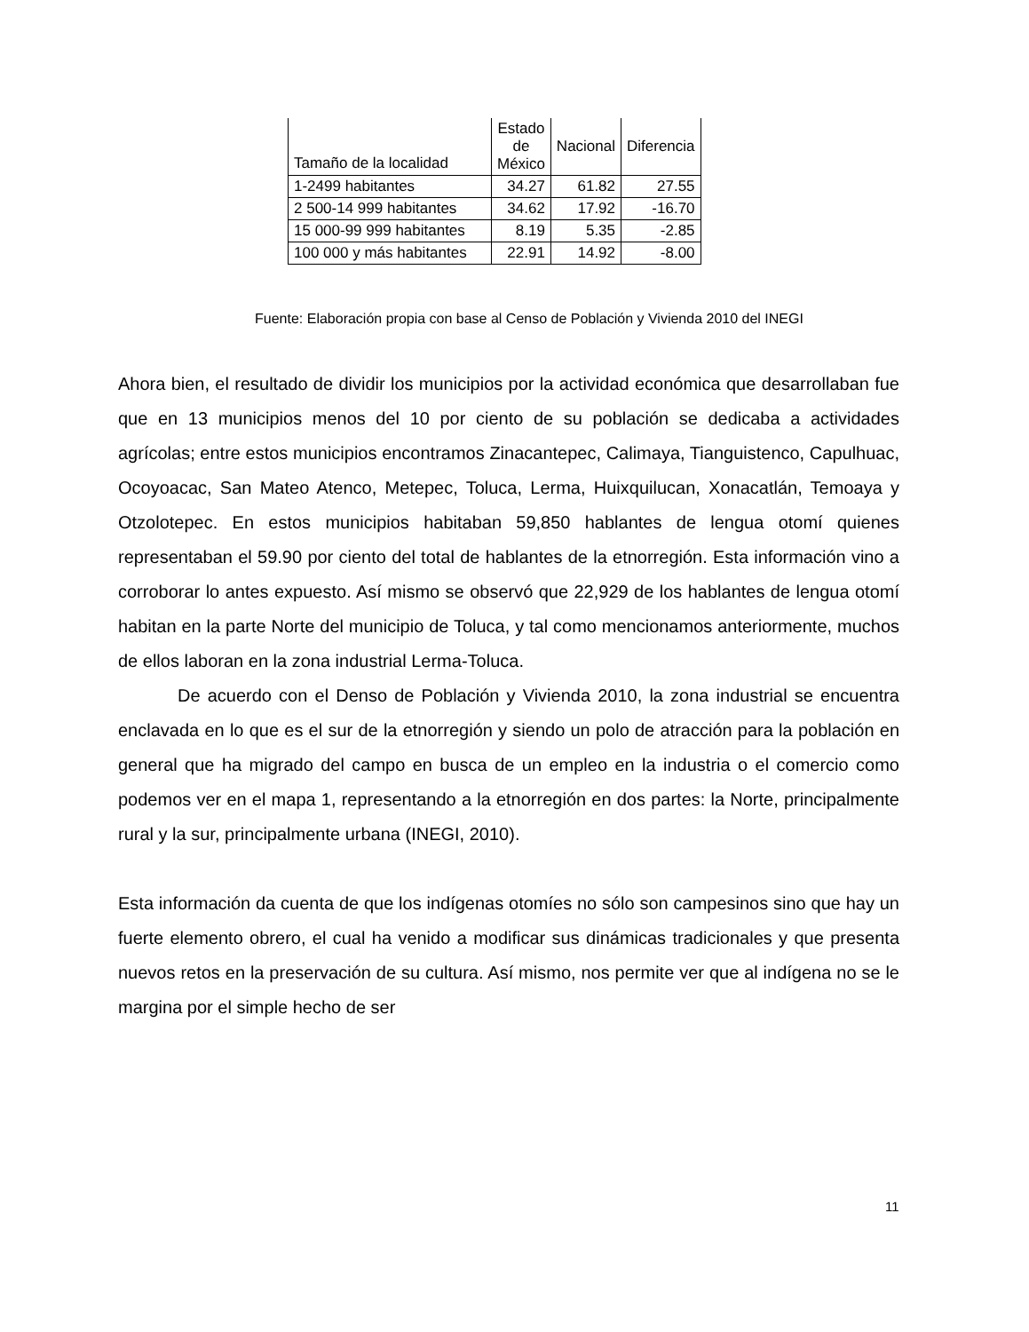| Tamaño de la localidad | Estado de México | Nacional | Diferencia |
| --- | --- | --- | --- |
| 1-2499 habitantes | 34.27 | 61.82 | 27.55 |
| 2 500-14 999 habitantes | 34.62 | 17.92 | -16.70 |
| 15 000-99 999 habitantes | 8.19 | 5.35 | -2.85 |
| 100 000 y más habitantes | 22.91 | 14.92 | -8.00 |
Fuente: Elaboración propia con base al Censo de Población y Vivienda 2010 del INEGI
Ahora bien, el resultado de dividir los municipios por la actividad económica que desarrollaban fue que en 13 municipios menos del 10 por ciento de su población se dedicaba a actividades agrícolas; entre estos municipios encontramos Zinacantepec, Calimaya, Tianguistenco, Capulhuac, Ocoyoacac, San Mateo Atenco, Metepec, Toluca, Lerma, Huixquilucan, Xonacatlán, Temoaya y Otzolotepec. En estos municipios habitaban 59,850 hablantes de lengua otomí quienes representaban el 59.90 por ciento del total de hablantes de la etnorregión. Esta información vino a corroborar lo antes expuesto. Así mismo se observó que 22,929 de los hablantes de lengua otomí habitan en la parte Norte del municipio de Toluca, y tal como mencionamos anteriormente, muchos de ellos laboran en la zona industrial Lerma-Toluca.
De acuerdo con el Denso de Población y Vivienda 2010, la zona industrial se encuentra enclavada en lo que es el sur de la etnorregión y siendo un polo de atracción para la población en general que ha migrado del campo en busca de un empleo en la industria o el comercio como podemos ver en el mapa 1, representando a la etnorregión en dos partes: la Norte, principalmente rural y la sur, principalmente urbana (INEGI, 2010).
Esta información da cuenta de que los indígenas otomíes no sólo son campesinos sino que hay un fuerte elemento obrero, el cual ha venido a modificar sus dinámicas tradicionales y que presenta nuevos retos en la preservación de su cultura. Así mismo, nos permite ver que al indígena no se le margina por el simple hecho de ser
11